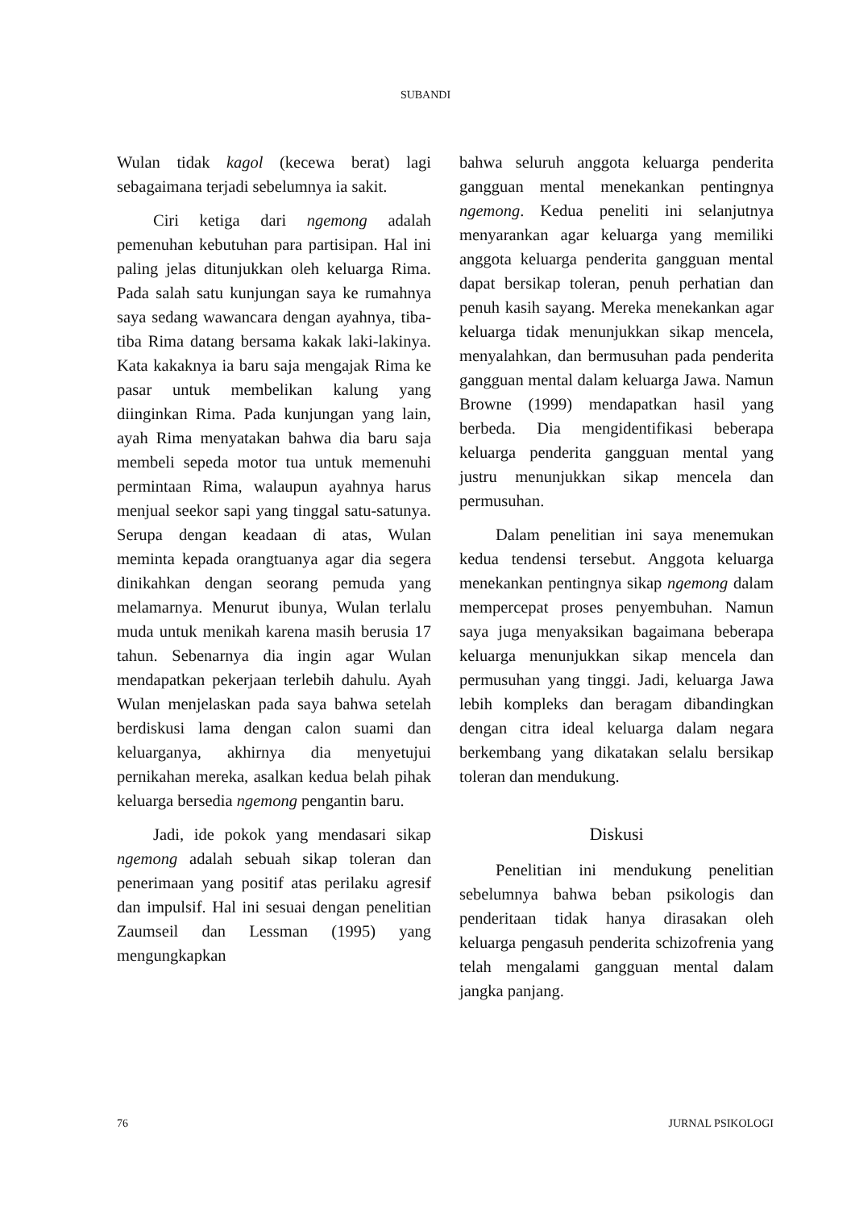SUBANDI
Wulan tidak kagol (kecewa berat) lagi sebagaimana terjadi sebelumnya ia sakit.
Ciri ketiga dari ngemong adalah pemenuhan kebutuhan para partisipan. Hal ini paling jelas ditunjukkan oleh keluarga Rima. Pada salah satu kunjungan saya ke rumahnya saya sedang wawancara dengan ayahnya, tiba-tiba Rima datang bersama kakak laki-lakinya. Kata kakaknya ia baru saja mengajak Rima ke pasar untuk membelikan kalung yang diinginkan Rima. Pada kunjungan yang lain, ayah Rima menyatakan bahwa dia baru saja membeli sepeda motor tua untuk memenuhi permintaan Rima, walaupun ayahnya harus menjual seekor sapi yang tinggal satu-satunya. Serupa dengan keadaan di atas, Wulan meminta kepada orangtuanya agar dia segera dinikahkan dengan seorang pemuda yang melamarnya. Menurut ibunya, Wulan terlalu muda untuk menikah karena masih berusia 17 tahun. Sebenarnya dia ingin agar Wulan mendapatkan pekerjaan terlebih dahulu. Ayah Wulan menjelaskan pada saya bahwa setelah berdiskusi lama dengan calon suami dan keluarganya, akhirnya dia menyetujui pernikahan mereka, asalkan kedua belah pihak keluarga bersedia ngemong pengantin baru.
Jadi, ide pokok yang mendasari sikap ngemong adalah sebuah sikap toleran dan penerimaan yang positif atas perilaku agresif dan impulsif. Hal ini sesuai dengan penelitian Zaumseil dan Lessman (1995) yang mengungkapkan
bahwa seluruh anggota keluarga penderita gangguan mental menekankan pentingnya ngemong. Kedua peneliti ini selanjutnya menyarankan agar keluarga yang memiliki anggota keluarga penderita gangguan mental dapat bersikap toleran, penuh perhatian dan penuh kasih sayang. Mereka menekankan agar keluarga tidak menunjukkan sikap mencela, menyalahkan, dan bermusuhan pada penderita gangguan mental dalam keluarga Jawa. Namun Browne (1999) mendapatkan hasil yang berbeda. Dia mengidentifikasi beberapa keluarga penderita gangguan mental yang justru menunjukkan sikap mencela dan permusuhan.
Dalam penelitian ini saya menemukan kedua tendensi tersebut. Anggota keluarga menekankan pentingnya sikap ngemong dalam mempercepat proses penyembuhan. Namun saya juga menyaksikan bagaimana beberapa keluarga menunjukkan sikap mencela dan permusuhan yang tinggi. Jadi, keluarga Jawa lebih kompleks dan beragam dibandingkan dengan citra ideal keluarga dalam negara berkembang yang dikatakan selalu bersikap toleran dan mendukung.
Diskusi
Penelitian ini mendukung penelitian sebelumnya bahwa beban psikologis dan penderitaan tidak hanya dirasakan oleh keluarga pengasuh penderita schizofrenia yang telah mengalami gangguan mental dalam jangka panjang.
76 JURNAL PSIKOLOGI